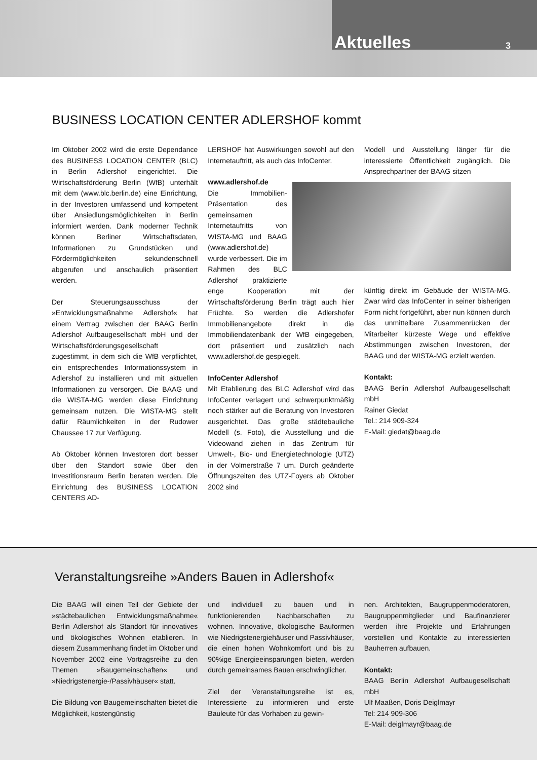Aktuelles 3
BUSINESS LOCATION CENTER ADLERSHOF kommt
Im Oktober 2002 wird die erste Dependance des BUSINESS LOCATION CENTER (BLC) in Berlin Adlershof eingerichtet. Die Wirtschaftsförderung Berlin (WfB) unterhält mit dem (www.blc.berlin.de) eine Einrichtung, in der Investoren umfassend und kompetent über Ansiedlungsmöglichkeiten in Berlin informiert werden. Dank moderner Technik können Berliner Wirtschaftsdaten, Informationen zu Grundstücken und Fördermöglichkeiten sekundenschnell abgerufen und anschaulich präsentiert werden.
Der Steuerungsausschuss der »Entwicklungsmaßnahme Adlershof« hat einem Vertrag zwischen der BAAG Berlin Adlershof Aufbaugesellschaft mbH und der Wirtschaftsförderungsgesellschaft zugestimmt, in dem sich die WfB verpflichtet, ein entsprechendes Informationssystem in Adlershof zu installieren und mit aktuellen Informationen zu versorgen. Die BAAG und die WISTA-MG werden diese Einrichtung gemeinsam nutzen. Die WISTA-MG stellt dafür Räumlichkeiten in der Rudower Chaussee 17 zur Verfügung.
Ab Oktober können Investoren dort besser über den Standort sowie über den Investitionsraum Berlin beraten werden. Die Einrichtung des BUSINESS LOCATION CENTERS AD-
LERSHOF hat Auswirkungen sowohl auf den Internetauftritt, als auch das InfoCenter.
www.adlershof.de
Die Immobilien-Präsentation des gemeinsamen Internetaufritts von WISTA-MG und BAAG (www.adlershof.de) wurde verbessert. Die im Rahmen des BLC Adlershof praktizierte enge Kooperation mit der Wirtschaftsförderung Berlin trägt auch hier Früchte. So werden die Adlershofer Immobilienangebote direkt in die Immobiliendatenbank der WfB eingegeben, dort präsentiert und zusätzlich nach www.adlershof.de gespiegelt.
InfoCenter Adlershof
Mit Etablierung des BLC Adlershof wird das InfoCenter verlagert und schwerpunktmäßig noch stärker auf die Beratung von Investoren ausgerichtet. Das große städtebauliche Modell (s. Foto), die Ausstellung und die Videowand ziehen in das Zentrum für Umwelt-, Bio- und Energietechnologie (UTZ) in der Volmerstraße 7 um. Durch geänderte Öffnungszeiten des UTZ-Foyers ab Oktober 2002 sind
Modell und Ausstellung länger für die interessierte Öffentlichkeit zugänglich. Die Ansprechpartner der BAAG sitzen
künftig direkt im Gebäude der WISTA-MG. Zwar wird das InfoCenter in seiner bisherigen Form nicht fortgeführt, aber nun können durch das unmittelbare Zusammenrücken der Mitarbeiter kürzeste Wege und effektive Abstimmungen zwischen Investoren, der BAAG und der WISTA-MG erzielt werden.
Kontakt:
BAAG Berlin Adlershof Aufbaugesellschaft mbH
Rainer Giedat
Tel.: 214 909-324
E-Mail: giedat@baag.de
Veranstaltungsreihe »Anders Bauen in Adlershof«
Die BAAG will einen Teil der Gebiete der »städtebaulichen Entwicklungsmaßnahme« Berlin Adlershof als Standort für innovatives und ökologisches Wohnen etablieren. In diesem Zusammenhang findet im Oktober und November 2002 eine Vortragsreihe zu den Themen »Baugemeinschaften« und »Niedrigstenergie-/Passivhäuser« statt.
Die Bildung von Baugemeinschaften bietet die Möglichkeit, kostengünstig
und individuell zu bauen und in funktionierenden Nachbarschaften zu wohnen. Innovative, ökologische Bauformen wie Niedrigstenergiehäuser und Passivhäuser, die einen hohen Wohnkomfort und bis zu 90%ige Energieeinsparungen bieten, werden durch gemeinsames Bauen erschwinglicher.
Ziel der Veranstaltungsreihe ist es, Interessierte zu informieren und erste Bauleute für das Vorhaben zu gewin-
nen. Architekten, Baugruppenmoderatoren, Baugruppenmitglieder und Baufinanzierer werden ihre Projekte und Erfahrungen vorstellen und Kontakte zu interessierten Bauherren aufbauen.
Kontakt:
BAAG Berlin Adlershof Aufbaugesellschaft mbH
Ulf Maaßen, Doris Deiglmayr
Tel: 214 909-306
E-Mail: deiglmayr@baag.de